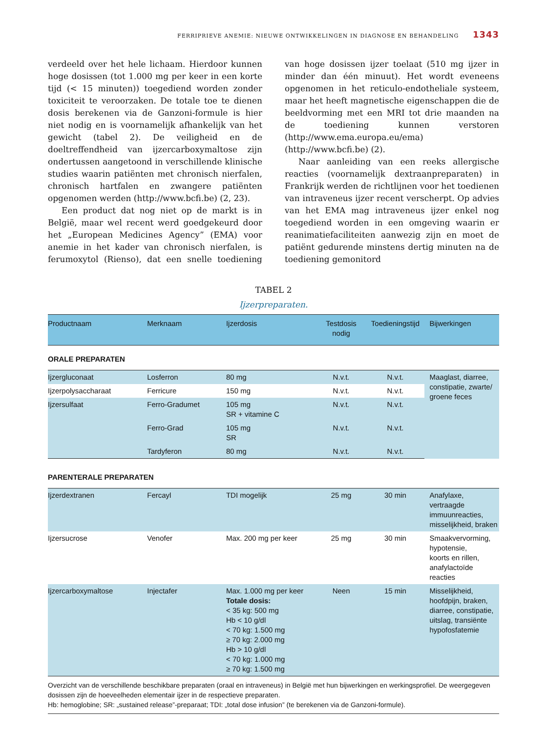FERRIPRIEVE ANEMIE: NIEUWE ONTWIKKELINGEN IN DIAGNOSE EN BEHANDELING 1343
verdeeld over het hele lichaam. Hierdoor kunnen hoge dosissen (tot 1.000 mg per keer in een korte tijd (< 15 minuten)) toegediend worden zonder toxiciteit te veroorzaken. De totale toe te dienen dosis berekenen via de Ganzoni-formule is hier niet nodig en is voornamelijk afhankelijk van het gewicht (tabel 2). De veiligheid en de doeltreffendheid van ijzercarboxymaltose zijn ondertussen aangetoond in verschillende klinische studies waarin patiënten met chronisch nierfalen, chronisch hartfalen en zwangere patiënten opgenomen werden (http://www.bcfi.be) (2, 23).
Een product dat nog niet op de markt is in België, maar wel recent werd goedgekeurd door het „European Medicines Agency” (EMA) voor anemie in het kader van chronisch nierfalen, is ferumoxytol (Rienso), dat een snelle toediening van hoge dosissen ijzer toelaat (510 mg ijzer in minder dan één minuut). Het wordt eveneens opgenomen in het reticulo-endotheliale systeem, maar het heeft magnetische eigenschappen die de beeldvorming met een MRI tot drie maanden na de toediening kunnen verstoren (http://www.ema.europa.eu/ema) (http://www.bcfi.be) (2).
Naar aanleiding van een reeks allergische reacties (voornamelijk dextraanpreparaten) in Frankrijk werden de richtlijnen voor het toedienen van intraveneus ijzer recent verscherpt. Op advies van het EMA mag intraveneus ijzer enkel nog toegediend worden in een omgeving waarin er reanimatiefaciliteiten aanwezig zijn en moet de patiënt gedurende minstens dertig minuten na de toediening gemonitord
TABEL 2
Ijzerpreparaten.
| Productnaam | Merknaam | Ijzerdosis | Testdosis nodig | Toedieningstijd | Bijwerkingen |
| --- | --- | --- | --- | --- | --- |
| ORALE PREPARATEN | | | | | |
| Ijzergluconaat | Losferron | 80 mg | N.v.t. | N.v.t. | Maaglast, diarree, constipatie, zwarte/ groene feces |
| Ijzerpolysaccharaat | Ferricure | 150 mg | N.v.t. | N.v.t. | |
| Ijzersulfaat | Ferro-Gradumet | 105 mg SR + vitamine C | N.v.t. | N.v.t. | |
| | Ferro-Grad | 105 mg SR | N.v.t. | N.v.t. | |
| | Tardyferon | 80 mg | N.v.t. | N.v.t. | |
| PARENTERALE PREPARATEN | | | | | |
| Ijzerdextranen | Fercayl | TDI mogelijk | 25 mg | 30 min | Anafylaxe, vertraagde immuunreacties, misselijkheid, braken |
| Ijzersucrose | Venofer | Max. 200 mg per keer | 25 mg | 30 min | Smaakvervorming, hypotensie, koorts en rillen, anafylactoïde reacties |
| Ijzercarboxymaltose | Injectafer | Max. 1.000 mg per keer Totale dosis: < 35 kg: 500 mg Hb < 10 g/dl < 70 kg: 1.500 mg ≥ 70 kg: 2.000 mg Hb > 10 g/dl < 70 kg: 1.000 mg ≥ 70 kg: 1.500 mg | Neen | 15 min | Misselijkheid, hoofdpijn, braken, diarree, constipatie, uitslag, transiënte hypofosfatemie |
Overzicht van de verschillende beschikbare preparaten (oraal en intraveneus) in België met hun bijwerkingen en werkingsprofiel. De weergegeven dosissen zijn de hoeveelheden elementair ijzer in de respectieve preparaten.
Hb: hemoglobine; SR: „sustained release”-preparaat; TDI: „total dose infusion” (te berekenen via de Ganzoni-formule).